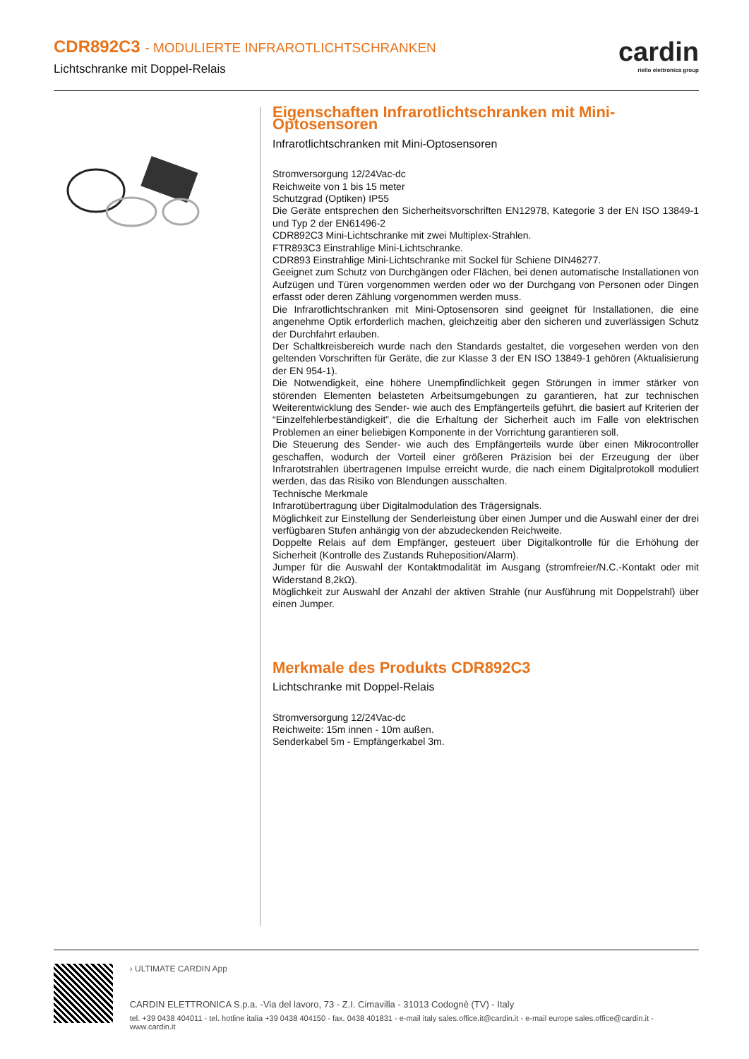CDR892C3 - MODULIERTE INFRAROTLICHTSCHRANKEN
Lichtschranke mit Doppel-Relais
cardin
riello elettronica group
Eigenschaften Infrarotlichtschranken mit Mini-Optosensoren
Infrarotlichtschranken mit Mini-Optosensoren
Stromversorgung 12/24Vac-dc
Reichweite von 1 bis 15 meter
Schutzgrad (Optiken) IP55
Die Geräte entsprechen den Sicherheitsvorschriften EN12978, Kategorie 3 der EN ISO 13849-1 und Typ 2 der EN61496-2
CDR892C3 Mini-Lichtschranke mit zwei Multiplex-Strahlen.
FTR893C3 Einstrahlige Mini-Lichtschranke.
CDR893 Einstrahlige Mini-Lichtschranke mit Sockel für Schiene DIN46277.
Geeignet zum Schutz von Durchgängen oder Flächen, bei denen automatische Installationen von Aufzügen und Türen vorgenommen werden oder wo der Durchgang von Personen oder Dingen erfasst oder deren Zählung vorgenommen werden muss.
Die Infrarotlichtschranken mit Mini-Optosensoren sind geeignet für Installationen, die eine angenehme Optik erforderlich machen, gleichzeitig aber den sicheren und zuverlässigen Schutz der Durchfahrt erlauben.
Der Schaltkreisbereich wurde nach den Standards gestaltet, die vorgesehen werden von den geltenden Vorschriften für Geräte, die zur Klasse 3 der EN ISO 13849-1 gehören (Aktualisierung der EN 954-1).
Die Notwendigkeit, eine höhere Unempfindlichkeit gegen Störungen in immer stärker von störenden Elementen belasteten Arbeitsumgebungen zu garantieren, hat zur technischen Weiterentwicklung des Sender- wie auch des Empfängerteils geführt, die basiert auf Kriterien der “Einzelfehlerbeständigkeit”, die die Erhaltung der Sicherheit auch im Falle von elektrischen Problemen an einer beliebigen Komponente in der Vorrichtung garantieren soll.
Die Steuerung des Sender- wie auch des Empfängerteils wurde über einen Mikrocontroller geschaffen, wodurch der Vorteil einer größeren Präzision bei der Erzeugung der über Infrarotstrahlen übertragenen Impulse erreicht wurde, die nach einem Digitalprotokoll moduliert werden, das das Risiko von Blendungen ausschalten.
Technische Merkmale
Infrarotübertragung über Digitalmodulation des Trägersignals.
Möglichkeit zur Einstellung der Senderleistung über einen Jumper und die Auswahl einer der drei verfügbaren Stufen anhängig von der abzudeckenden Reichweite.
Doppelte Relais auf dem Empfänger, gesteuert über Digitalkontrolle für die Erhöhung der Sicherheit (Kontrolle des Zustands Ruheposition/Alarm).
Jumper für die Auswahl der Kontaktmodalität im Ausgang (stromfreier/N.C.-Kontakt oder mit Widerstand 8,2kΩ).
Möglichkeit zur Auswahl der Anzahl der aktiven Strahle (nur Ausführung mit Doppelstrahl) über einen Jumper.
Merkmale des Produkts CDR892C3
Lichtschranke mit Doppel-Relais
Stromversorgung 12/24Vac-dc
Reichweite: 15m innen - 10m außen.
Senderkabel 5m - Empfängerkabel 3m.
› ULTIMATE CARDIN App
CARDIN ELETTRONICA S.p.a. -Via del lavoro, 73 - Z.I. Cimavilla - 31013 Codognè (TV) - Italy
tel. +39 0438 404011 - tel. hotline italia +39 0438 404150 - fax. 0438 401831 - e-mail italy sales.office.it@cardin.it - e-mail europe sales.office@cardin.it - www.cardin.it